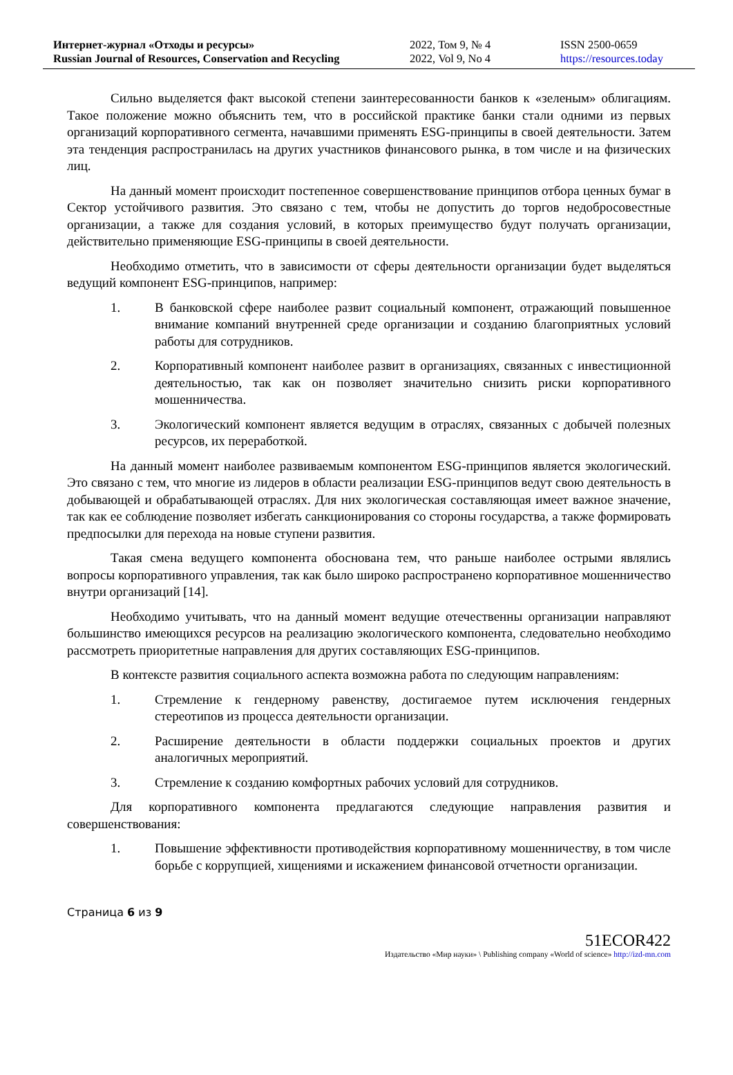Интернет-журнал «Отходы и ресурсы»
Russian Journal of Resources, Conservation and Recycling
2022, Том 9, № 4
2022, Vol 9, No 4
ISSN 2500-0659
https://resources.today
Сильно выделяется факт высокой степени заинтересованности банков к «зеленым» облигациям. Такое положение можно объяснить тем, что в российской практике банки стали одними из первых организаций корпоративного сегмента, начавшими применять ESG-принципы в своей деятельности. Затем эта тенденция распространилась на других участников финансового рынка, в том числе и на физических лиц.
На данный момент происходит постепенное совершенствование принципов отбора ценных бумаг в Сектор устойчивого развития. Это связано с тем, чтобы не допустить до торгов недобросовестные организации, а также для создания условий, в которых преимущество будут получать организации, действительно применяющие ESG-принципы в своей деятельности.
Необходимо отметить, что в зависимости от сферы деятельности организации будет выделяться ведущий компонент ESG-принципов, например:
1. В банковской сфере наиболее развит социальный компонент, отражающий повышенное внимание компаний внутренней среде организации и созданию благоприятных условий работы для сотрудников.
2. Корпоративный компонент наиболее развит в организациях, связанных с инвестиционной деятельностью, так как он позволяет значительно снизить риски корпоративного мошенничества.
3. Экологический компонент является ведущим в отраслях, связанных с добычей полезных ресурсов, их переработкой.
На данный момент наиболее развиваемым компонентом ESG-принципов является экологический. Это связано с тем, что многие из лидеров в области реализации ESG-принципов ведут свою деятельность в добывающей и обрабатывающей отраслях. Для них экологическая составляющая имеет важное значение, так как ее соблюдение позволяет избегать санкционирования со стороны государства, а также формировать предпосылки для перехода на новые ступени развития.
Такая смена ведущего компонента обоснована тем, что раньше наиболее острыми являлись вопросы корпоративного управления, так как было широко распространено корпоративное мошенничество внутри организаций [14].
Необходимо учитывать, что на данный момент ведущие отечественны организации направляют большинство имеющихся ресурсов на реализацию экологического компонента, следовательно необходимо рассмотреть приоритетные направления для других составляющих ESG-принципов.
В контексте развития социального аспекта возможна работа по следующим направлениям:
1. Стремление к гендерному равенству, достигаемое путем исключения гендерных стереотипов из процесса деятельности организации.
2. Расширение деятельности в области поддержки социальных проектов и других аналогичных мероприятий.
3. Стремление к созданию комфортных рабочих условий для сотрудников.
Для корпоративного компонента предлагаются следующие направления развития и совершенствования:
1. Повышение эффективности противодействия корпоративному мошенничеству, в том числе борьбе с коррупцией, хищениями и искажением финансовой отчетности организации.
Страница 6 из 9
51ECOR422
Издательство «Мир науки» \ Publishing company «World of science» http://izd-mn.com